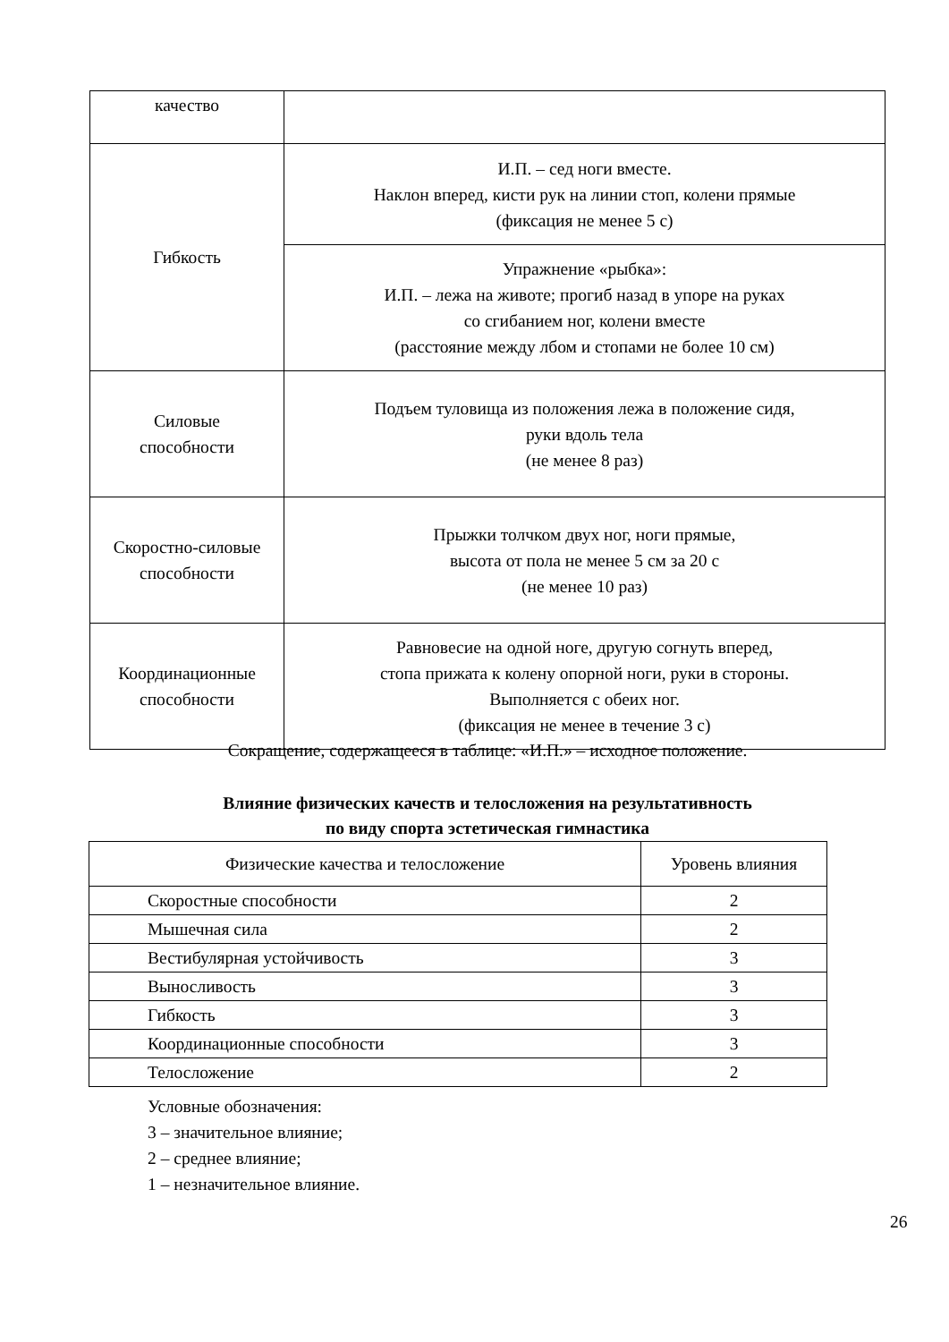| качество | |
| Гибкость | И.П. – сед ноги вместе. Наклон вперед, кисти рук на линии стоп, колени прямые (фиксация не менее 5 с) |
| | Упражнение «рыбка»: И.П. – лежа на животе; прогиб назад в упоре на руках со сгибанием ног, колени вместе (расстояние между лбом и стопами не более 10 см) |
| Силовые способности | Подъем туловища из положения лежа в положение сидя, руки вдоль тела (не менее 8 раз) |
| Скоростно-силовые способности | Прыжки толчком двух ног, ноги прямые, высота от пола не менее 5 см за 20 с (не менее 10 раз) |
| Координационные способности | Равновесие на одной ноге, другую согнуть вперед, стопа прижата к колену опорной ноги, руки в стороны. Выполняется с обеих ног. (фиксация не менее в течение 3 с) |
Сокращение, содержащееся в таблице: «И.П.» – исходное положение.
Влияние физических качеств и телосложения на результативность
по виду спорта эстетическая гимнастика
| Физические качества и телосложение | Уровень влияния |
| --- | --- |
| Скоростные способности | 2 |
| Мышечная сила | 2 |
| Вестибулярная устойчивость | 3 |
| Выносливость | 3 |
| Гибкость | 3 |
| Координационные способности | 3 |
| Телосложение | 2 |
Условные обозначения:
3 – значительное влияние;
2 – среднее влияние;
1 – незначительное влияние.
26